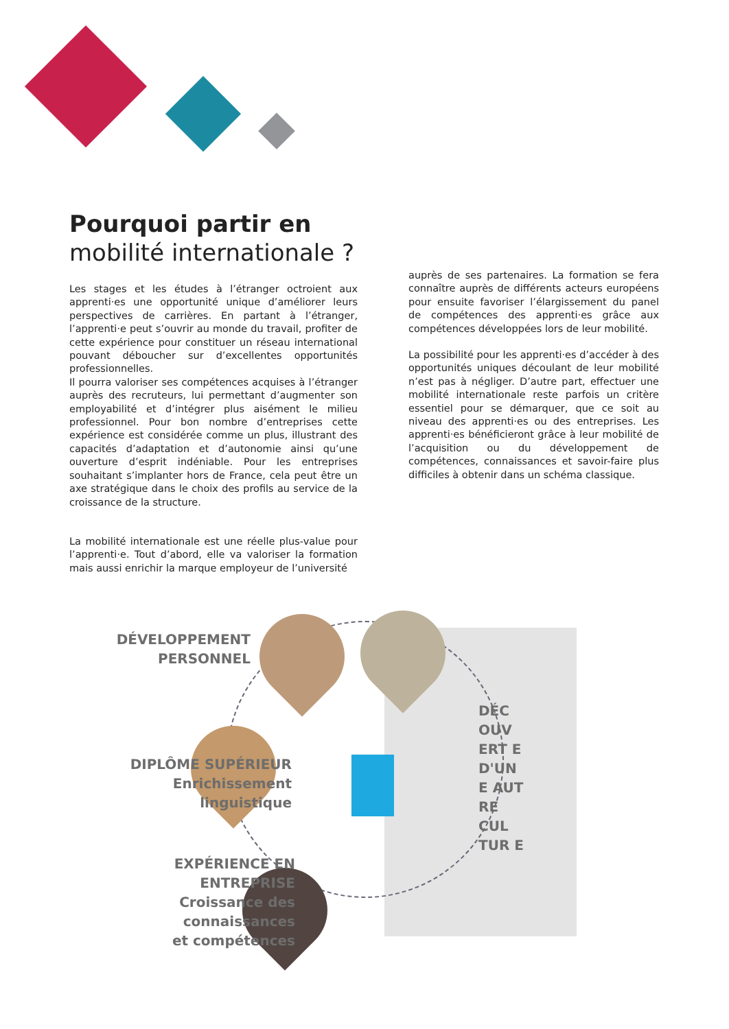Pourquoi partir en
mobilité internationale ?
Les stages et les études à l’étranger octroient aux apprenti·es une opportunité unique d’améliorer leurs perspectives de carrières. En partant à l’étranger, l’apprenti·e peut s’ouvrir au monde du travail, profiter de cette expérience pour constituer un réseau international pouvant déboucher sur d’excellentes opportunités professionnelles.
Il pourra valoriser ses compétences acquises à l’étranger auprès des recruteurs, lui permettant d’augmenter son employabilité et d’intégrer plus aisément le milieu professionnel. Pour bon nombre d’entreprises cette expérience est considérée comme un plus, illustrant des capacités d’adaptation et d’autonomie ainsi qu’une ouverture d’esprit indéniable. Pour les entreprises souhaitant s’implanter hors de France, cela peut être un axe stratégique dans le choix des profils au service de la croissance de la structure.
La mobilité internationale est une réelle plus-value pour l’apprenti·e. Tout d’abord, elle va valoriser la formation mais aussi enrichir la marque employeur de l’université
auprès de ses partenaires. La formation se fera connaître auprès de différents acteurs européens pour ensuite favoriser l’élargissement du panel de compétences des apprenti·es grâce aux compétences développées lors de leur mobilité.
La possibilité pour les apprenti·es d’accéder à des opportunités uniques découlant de leur mobilité n’est pas à négliger. D’autre part, effectuer une mobilité internationale reste parfois un critère essentiel pour se démarquer, que ce soit au niveau des apprenti·es ou des entreprises. Les apprenti·es bénéficieront grâce à leur mobilité de l’acquisition ou du développement de compétences, connaissances et savoir-faire plus difficiles à obtenir dans un schéma classique.
DÉVELOPPEMENT
PERSONNEL
DIPLÔME SUPÉRIEUR
Enrichissement
linguistique
EXPÉRIENCE EN
ENTREPRISE
Croissance des connaissances
et compétences
DÉC OUV ERT E D'UN E AUT RE CUL TUR E